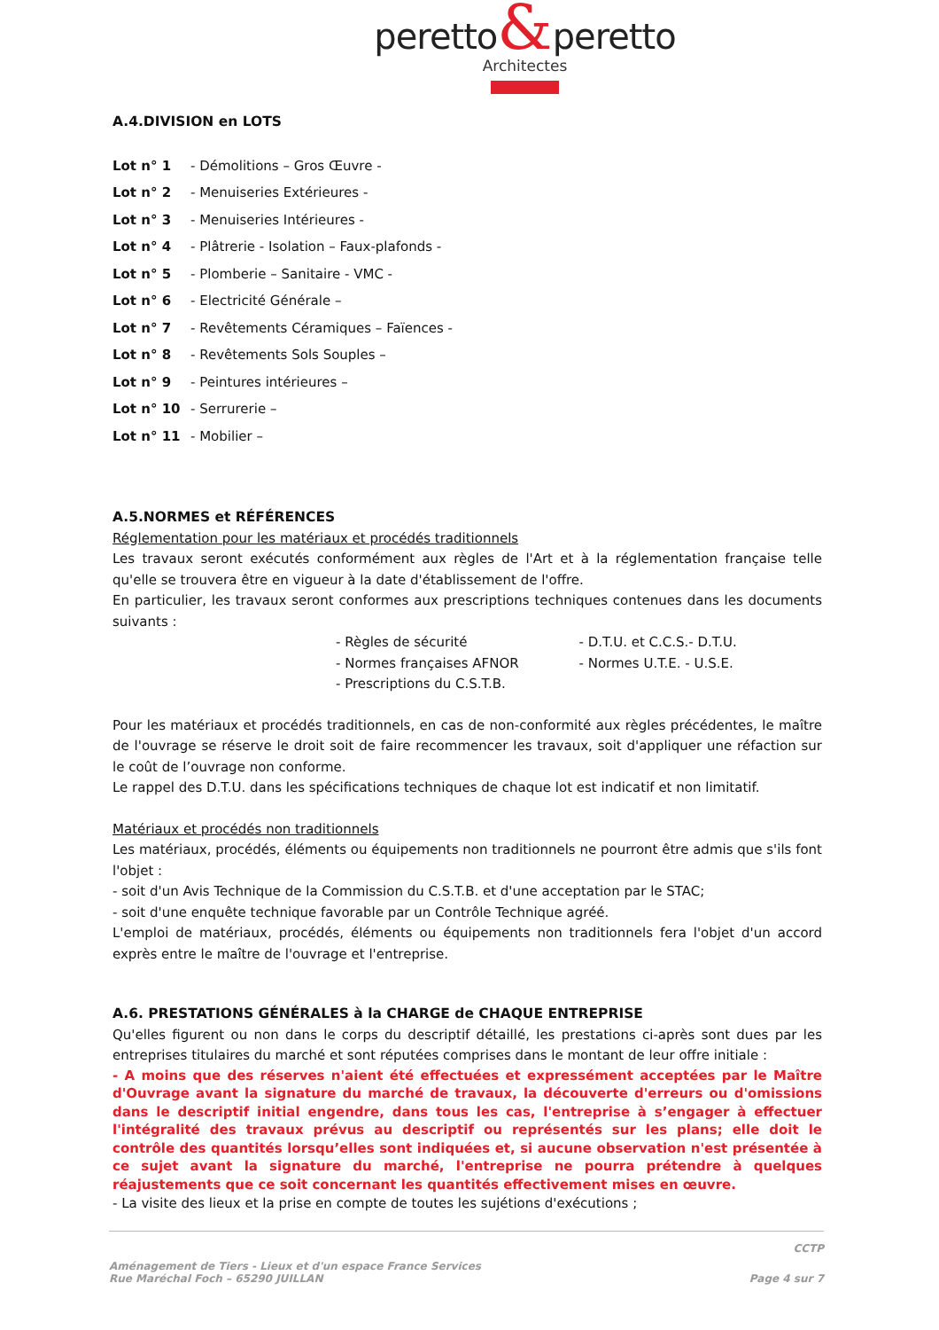peretto&peretto
Architectes
A.4.DIVISION en LOTS
Lot n° 1 - Démolitions – Gros Œuvre -
Lot n° 2 - Menuiseries Extérieures -
Lot n° 3 - Menuiseries Intérieures -
Lot n° 4 - Plâtrerie - Isolation – Faux-plafonds -
Lot n° 5 - Plomberie – Sanitaire - VMC -
Lot n° 6 - Electricité Générale –
Lot n° 7 - Revêtements Céramiques – Faïences -
Lot n° 8 - Revêtements Sols Souples –
Lot n° 9 - Peintures intérieures –
Lot n° 10 - Serrurerie –
Lot n° 11 - Mobilier –
A.5.NORMES et RÉFÉRENCES
Réglementation pour les matériaux et procédés traditionnels
Les travaux seront exécutés conformément aux règles de l'Art et à la réglementation française telle qu'elle se trouvera être en vigueur à la date d'établissement de l'offre.
En particulier, les travaux seront conformes aux prescriptions techniques contenues dans les documents suivants :
- Règles de sécurité
- Normes françaises AFNOR
- Prescriptions du C.S.T.B.
- D.T.U. et C.C.S.- D.T.U.
- Normes U.T.E. - U.S.E.
Pour les matériaux et procédés traditionnels, en cas de non-conformité aux règles précédentes, le maître de l'ouvrage se réserve le droit soit de faire recommencer les travaux, soit d'appliquer une réfaction sur le coût de l’ouvrage non conforme.
Le rappel des D.T.U. dans les spécifications techniques de chaque lot est indicatif et non limitatif.
Matériaux et procédés non traditionnels
Les matériaux, procédés, éléments ou équipements non traditionnels ne pourront être admis que s'ils font l'objet :
- soit d'un Avis Technique de la Commission du C.S.T.B. et d'une acceptation par le STAC;
- soit d'une enquête technique favorable par un Contrôle Technique agréé.
L'emploi de matériaux, procédés, éléments ou équipements non traditionnels fera l'objet d'un accord exprès entre le maître de l'ouvrage et l'entreprise.
A.6. PRESTATIONS GÉNÉRALES à la CHARGE de CHAQUE ENTREPRISE
Qu'elles figurent ou non dans le corps du descriptif détaillé, les prestations ci-après sont dues par les entreprises titulaires du marché et sont réputées comprises dans le montant de leur offre initiale :
- A moins que des réserves n'aient été effectuées et expressément acceptées par le Maître d'Ouvrage avant la signature du marché de travaux, la découverte d'erreurs ou d'omissions dans le descriptif initial engendre, dans tous les cas, l'entreprise à s’engager à effectuer l'intégralité des travaux prévus au descriptif ou représentés sur les plans; elle doit le contrôle des quantités lorsqu’elles sont indiquées et, si aucune observation n'est présentée à ce sujet avant la signature du marché, l'entreprise ne pourra prétendre à quelques réajustements que ce soit concernant les quantités effectivement mises en œuvre.
- La visite des lieux et la prise en compte de toutes les sujétions d'exécutions ;
CCTP
Aménagement de Tiers - Lieux et d'un espace France Services
Rue Maréchal Foch – 65290 JUILLAN
Page 4 sur 7